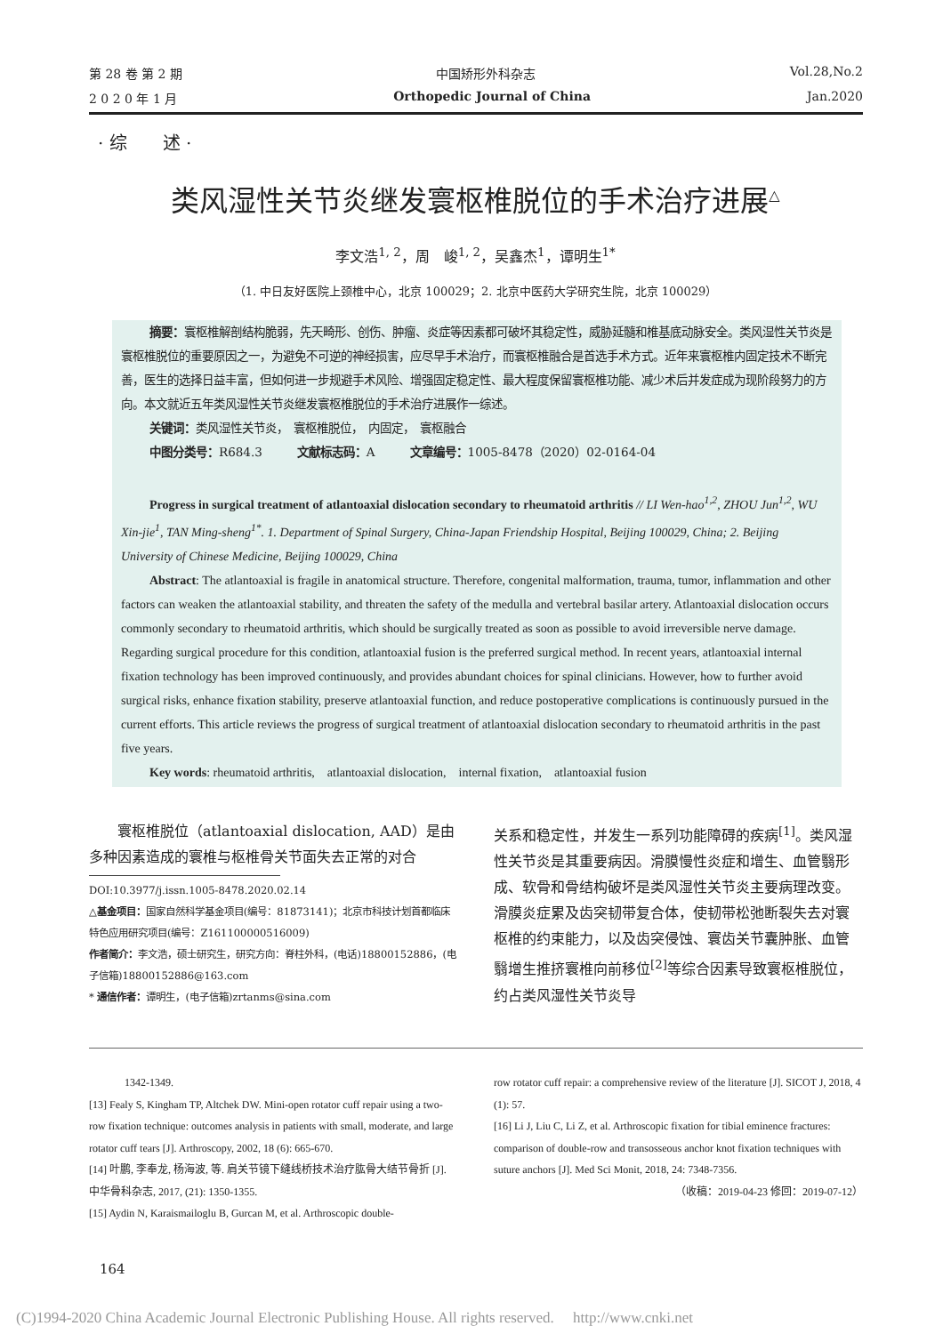第 28 卷 第 2 期 中国矫形外科杂志 Vol.28,No.2
2 0 2 0 年 1 月 Orthopedic Journal of China Jan.2020
· 综　　述 ·
类风湿性关节炎继发寰枢椎脱位的手术治疗进展<sup>△</sup>
李文浩<sup>1, 2</sup>，周　峻<sup>1, 2</sup>，吴鑫杰<sup>1</sup>，谭明生<sup>1*</sup>
（1. 中日友好医院上颈椎中心，北京 100029；2. 北京中医药大学研究生院，北京 100029）
摘要：寰枢椎解剖结构脆弱，先天畸形、创伤、肿瘤、炎症等因素都可破坏其稳定性，威胁延髓和椎基底动脉安全。类风湿性关节炎是寰枢椎脱位的重要原因之一，为避免不可逆的神经损害，应尽早手术治疗，而寰枢椎融合是首选手术方式。近年来寰枢椎内固定技术不断完善，医生的选择日益丰富，但如何进一步规避手术风险、增强固定稳定性、最大程度保留寰枢椎功能、减少术后并发症成为现阶段努力的方向。本文就近五年类风湿性关节炎继发寰枢椎脱位的手术治疗进展作一综述。
关键词：类风湿性关节炎，　寰枢椎脱位，　内固定，　寰枢融合
中图分类号：R684.3　　　文献标志码：A　　　文章编号：1005-8478（2020）02-0164-04
Progress in surgical treatment of atlantoaxial dislocation secondary to rheumatoid arthritis // LI Wen-hao<sup>1,2</sup>, ZHOU Jun<sup>1,2</sup>, WU Xin-jie<sup>1</sup>, TAN Ming-sheng<sup>1*</sup>. 1. Department of Spinal Surgery, China-Japan Friendship Hospital, Beijing 100029, China; 2. Beijing University of Chinese Medicine, Beijing 100029, China
Abstract: The atlantoaxial is fragile in anatomical structure. Therefore, congenital malformation, trauma, tumor, inflammation and other factors can weaken the atlantoaxial stability, and threaten the safety of the medulla and vertebral basilar artery. Atlantoaxial dislocation occurs commonly secondary to rheumatoid arthritis, which should be surgically treated as soon as possible to avoid irreversible nerve damage. Regarding surgical procedure for this condition, atlantoaxial fusion is the preferred surgical method. In recent years, atlantoaxial internal fixation technology has been improved continuously, and provides abundant choices for spinal clinicians. However, how to further avoid surgical risks, enhance fixation stability, preserve atlantoaxial function, and reduce postoperative complications is continuously pursued in the current efforts. This article reviews the progress of surgical treatment of atlantoaxial dislocation secondary to rheumatoid arthritis in the past five years.
Key words: rheumatoid arthritis,　atlantoaxial dislocation,　internal fixation,　atlantoaxial fusion
寰枢椎脱位（atlantoaxial dislocation, AAD）是由多种因素造成的寰椎与枢椎骨关节面失去正常的对合
DOI:10.3977/j.issn.1005-8478.2020.02.14
△基金项目：国家自然科学基金项目(编号：81873141)；北京市科技计划首都临床特色应用研究项目(编号：Z161100000516009)
作者简介：李文浩，硕士研究生，研究方向：脊柱外科，(电话)18800152886，(电子信箱)18800152886@163.com
* 通信作者：谭明生，(电子信箱)zrtanms@sina.com
关系和稳定性，并发生一系列功能障碍的疾病<sup>[1]</sup>。类风湿性关节炎是其重要病因。滑膜慢性炎症和增生、血管翳形成、软骨和骨结构破坏是类风湿性关节炎主要病理改变。滑膜炎症累及齿突韧带复合体，使韧带松弛断裂失去对寰枢椎的约束能力，以及齿突侵蚀、寰齿关节囊肿胀、血管翳增生推挤寰椎向前移位<sup>[2]</sup>等综合因素导致寰枢椎脱位，约占类风湿性关节炎导
1342-1349.
[13] Fealy S, Kingham TP, Altchek DW. Mini-open rotator cuff repair using a two-row fixation technique: outcomes analysis in patients with small, moderate, and large rotator cuff tears [J]. Arthroscopy, 2002, 18 (6): 665-670.
[14] 叶鹏, 李奉龙, 杨海波, 等. 肩关节镜下缝线桥技术治疗肱骨大结节骨折 [J]. 中华骨科杂志, 2017, (21): 1350-1355.
[15] Aydin N, Karaismailoglu B, Gurcan M, et al. Arthroscopic double-
row rotator cuff repair: a comprehensive review of the literature [J]. SICOT J, 2018, 4 (1): 57.
[16] Li J, Liu C, Li Z, et al. Arthroscopic fixation for tibial eminence fractures: comparison of double-row and transosseous anchor knot fixation techniques with suture anchors [J]. Med Sci Monit, 2018, 24: 7348-7356.
（收稿：2019-04-23 修回：2019-07-12）
164
(C)1994-2020 China Academic Journal Electronic Publishing House. All rights reserved.　 http://www.cnki.net